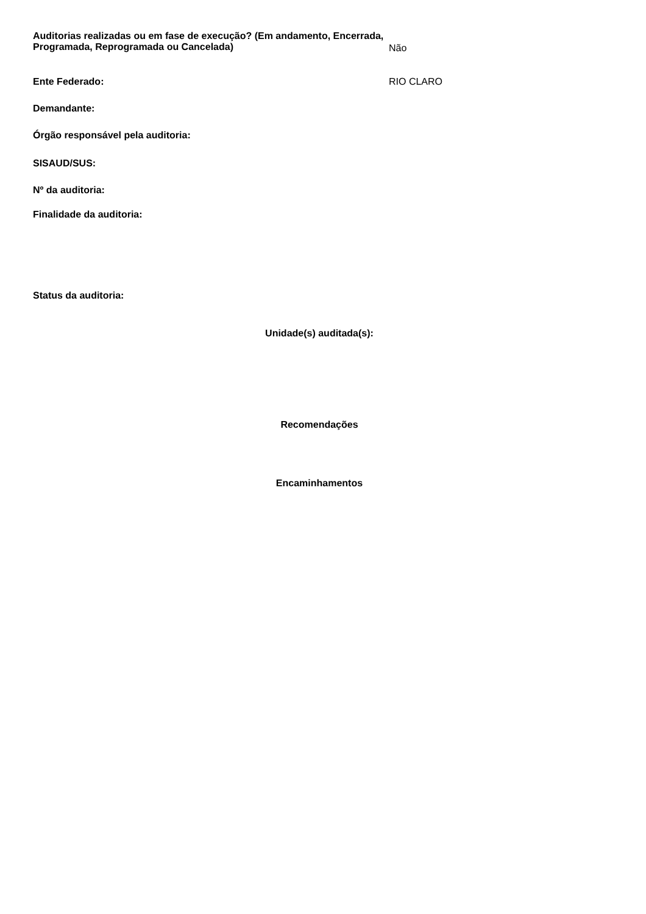Auditorias realizadas ou em fase de execução? (Em andamento, Encerrada, Programada, Reprogramada ou Cancelada)
Não
Ente Federado: RIO CLARO
Demandante:
Órgão responsável pela auditoria:
SISAUD/SUS:
Nº da auditoria:
Finalidade da auditoria:
Status da auditoria:
Unidade(s) auditada(s):
Recomendações
Encaminhamentos